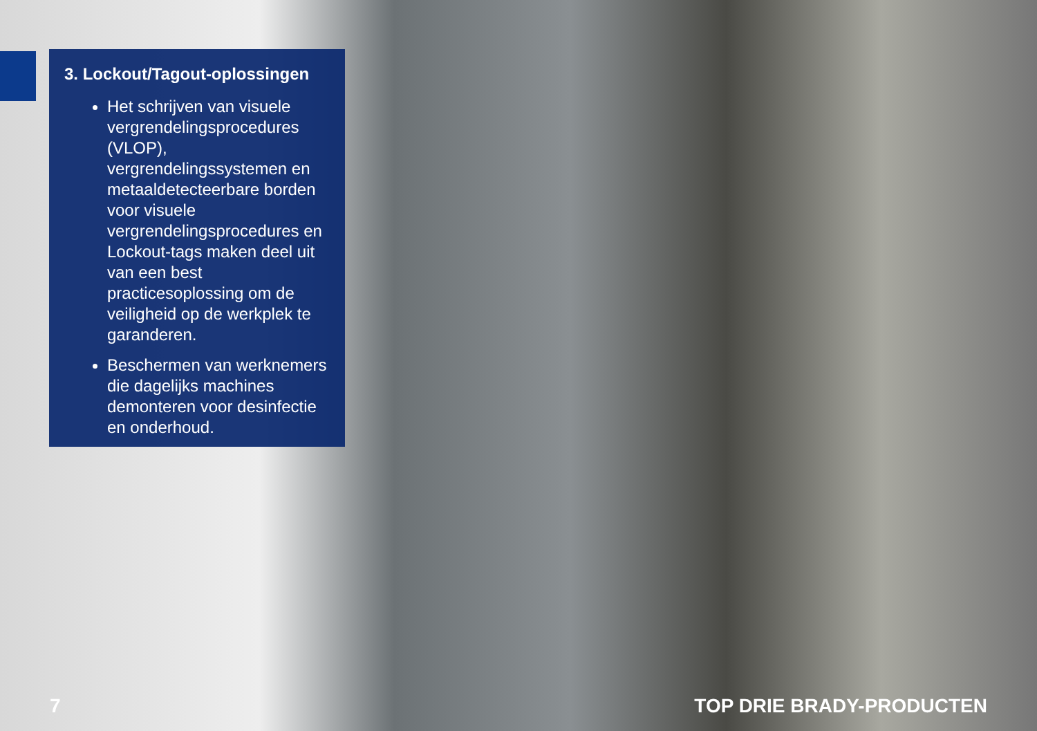3. Lockout/Tagout-oplossingen
Het schrijven van visuele vergrendelingsprocedures (VLOP), vergrendelingssystemen en metaaldetecteerbare borden voor visuele vergrendelingsprocedures en Lockout-tags maken deel uit van een best practicesoplossing om de veiligheid op de werkplek te garanderen.
Beschermen van werknemers die dagelijks machines demonteren voor desinfectie en onderhoud.
7 TOP DRIE BRADY-PRODUCTEN